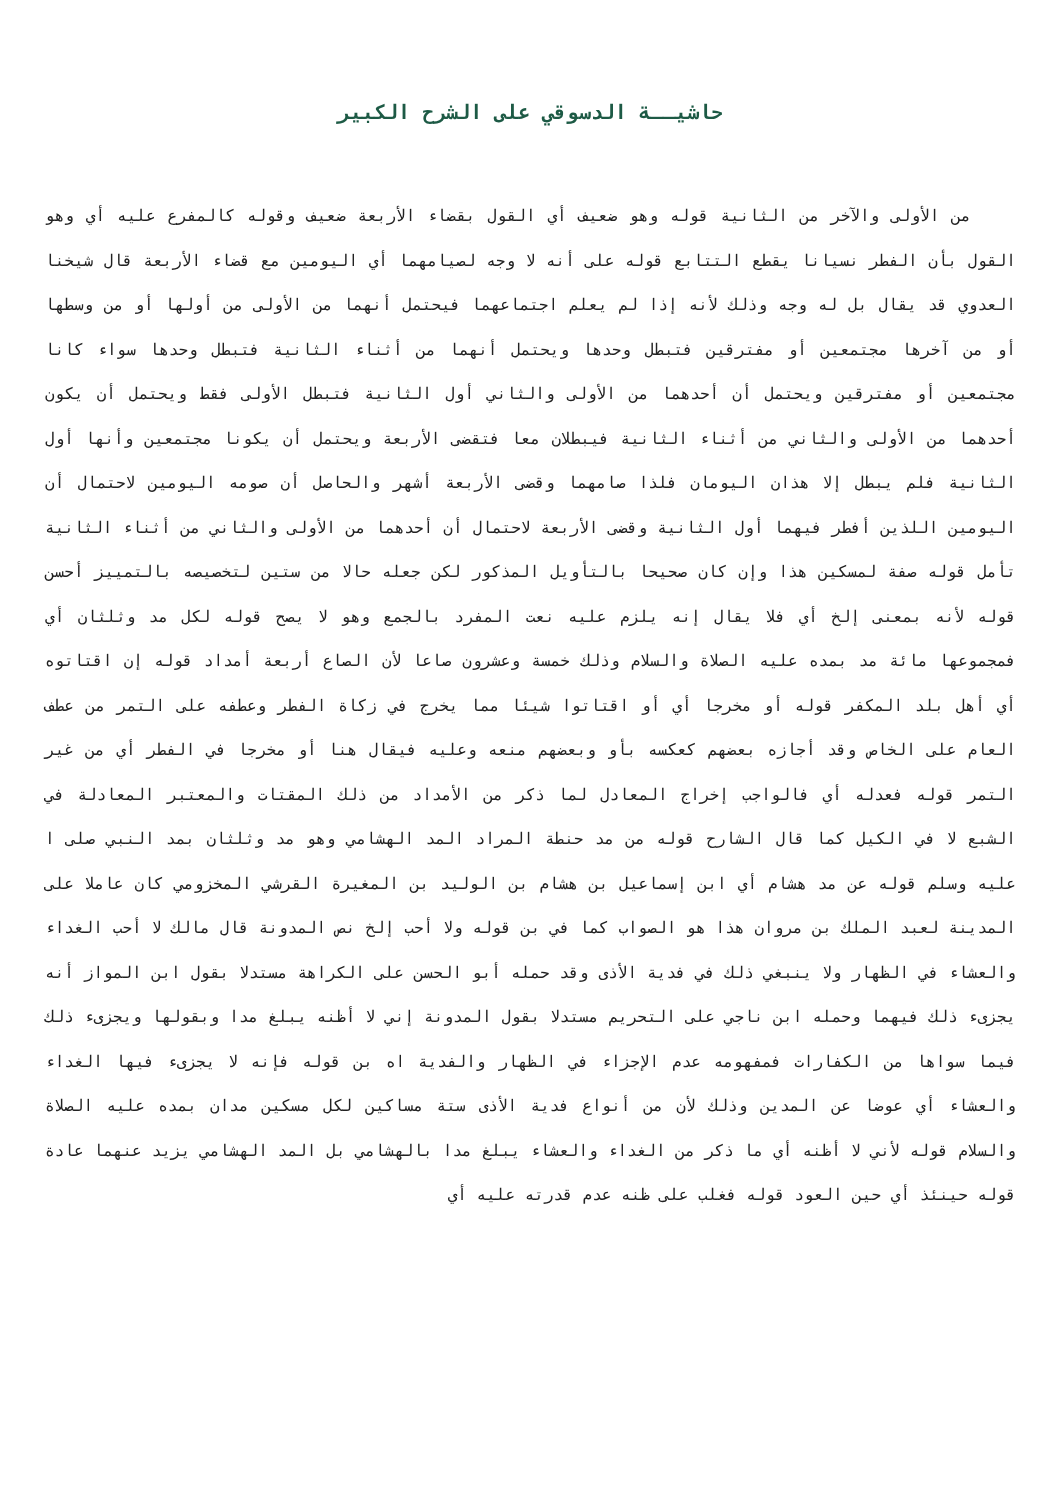حاشيــة الدسوقي على الشرح الكبير
من الأولى والآخر من الثانية قوله وهو ضعيف أي القول بقضاء الأربعة ضعيف وقوله كالمفرع عليه أي وهو القول بأن الفطر نسيانا يقطع التتابع قوله على أنه لا وجه لصيامهما أي اليومين مع قضاء الأربعة قال شيخنا العدوي قد يقال بل له وجه وذلك لأنه إذا لم يعلم اجتماعهما فيحتمل أنهما من الأولى من أولها أو من وسطها أو من آخرها مجتمعين أو مفترقين فتبطل وحدها ويحتمل أنهما من أثناء الثانية فتبطل وحدها سواء كانا مجتمعين أو مفترقين ويحتمل أن أحدهما من الأولى والثاني أول الثانية فتبطل الأولى فقط ويحتمل أن يكون أحدهما من الأولى والثاني من أثناء الثانية فيبطلان معا فتقضى الأربعة ويحتمل أن يكونا مجتمعين وأنها أول الثانية فلم يبطل إلا هذان اليومان فلذا صامهما وقضى الأربعة أشهر والحاصل أن صومه اليومين لاحتمال أن اليومين اللذين أفطر فيهما أول الثانية وقضى الأربعة لاحتمال أن أحدهما من الأولى والثاني من أثناء الثانية تأمل قوله صفة لمسكين هذا وإن كان صحيحا بالتأويل المذكور لكن جعله حالا من ستين لتخصيصه بالتمييز أحسن قوله لأنه بمعنى إلخ أي فلا يقال إنه يلزم عليه نعت المفرد بالجمع وهو لا يصح قوله لكل مد وثلثان أي فمجموعها مائة مد بمده عليه الصلاة والسلام وذلك خمسة وعشرون صاعا لأن الصاع أربعة أمداد قوله إن اقتاتوه أي أهل بلد المكفر قوله أو مخرجا أي أو اقتاتوا شيئا مما يخرج في زكاة الفطر وعطفه على التمر من عطف العام على الخاص وقد أجازه بعضهم كعكسه بأو وبعضهم منعه وعليه فيقال هنا أو مخرجا في الفطر أي من غير التمر قوله فعدله أي فالواجب إخراج المعادل لما ذكر من الأمداد من ذلك المقتات والمعتبر المعادلة في الشبع لا في الكيل كما قال الشارح قوله من مد حنطة المراد المد الهشامي وهو مد وثلثان بمد النبي صلى ا عليه وسلم قوله عن مد هشام أي ابن إسماعيل بن هشام بن الوليد بن المغيرة القرشي المخزومي كان عاملا على المدينة لعبد الملك بن مروان هذا هو الصواب كما في بن قوله ولا أحب إلخ نص المدونة قال مالك لا أحب الغداء والعشاء في الظهار ولا ينبغي ذلك في فدية الأذى وقد حمله أبو الحسن على الكراهة مستدلا بقول ابن المواز أنه يجزىء ذلك فيهما وحمله ابن ناجي على التحريم مستدلا بقول المدونة إني لا أظنه يبلغ مدا وبقولها ويجزىء ذلك فيما سواها من الكفارات فمفهومه عدم الإجزاء في الظهار والفدية اه بن قوله فإنه لا يجزىء فيها الغداء والعشاء أي عوضا عن المدين وذلك لأن من أنواع فدية الأذى ستة مساكين لكل مسكين مدان بمده عليه الصلاة والسلام قوله لأني لا أظنه أي ما ذكر من الغداء والعشاء يبلغ مدا بالهشامي بل المد الهشامي يزيد عنهما عادة قوله حينئذ أي حين العود قوله فغلب على ظنه عدم قدرته عليه أي